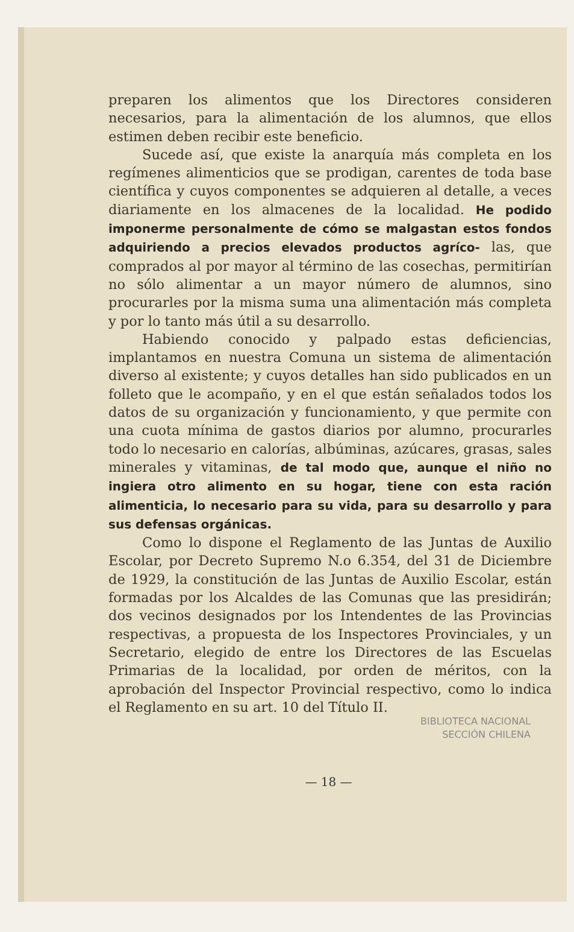preparen los alimentos que los Directores consideren necesarios, para la alimentación de los alumnos, que ellos estimen deben recibir este beneficio.
Sucede así, que existe la anarquía más completa en los regímenes alimenticios que se prodigan, carentes de toda base científica y cuyos componentes se adquieren al detalle, a veces diariamente en los almacenes de la localidad. He podido imponerme personalmente de cómo se malgastan estos fondos adquiriendo a precios elevados productos agríco- las, que comprados al por mayor al término de las cosechas, permitirían no sólo alimentar a un mayor número de alumnos, sino procurarles por la misma suma una alimentación más completa y por lo tanto más útil a su desarrollo.
Habiendo conocido y palpado estas deficiencias, implantamos en nuestra Comuna un sistema de alimentación diverso al existente; y cuyos detalles han sido publicados en un folleto que le acompaño, y en el que están señalados todos los datos de su organización y funcionamiento, y que permite con una cuota mínima de gastos diarios por alumno, procurarles todo lo necesario en calorías, albúminas, azúcares, grasas, sales minerales y vitaminas, de tal modo que, aunque el niño no ingiera otro alimento en su hogar, tiene con esta ración alimenticia, lo necesario para su vida, para su desarrollo y para sus defensas orgánicas.
Como lo dispone el Reglamento de las Juntas de Auxilio Escolar, por Decreto Supremo N.o 6.354, del 31 de Diciembre de 1929, la constitución de las Juntas de Auxilio Escolar, están formadas por los Alcaldes de las Comunas que las presidirán; dos vecinos designados por los Intendentes de las Provincias respectivas, a propuesta de los Inspectores Provinciales, y un Secretario, elegido de entre los Directores de las Escuelas Primarias de la localidad, por orden de méritos, con la aprobación del Inspector Provincial respectivo, como lo indica el Reglamento en su art. 10 del Título II.
BIBLIOTECA NACIONAL
SECCIÓN CHILENA
— 18 —